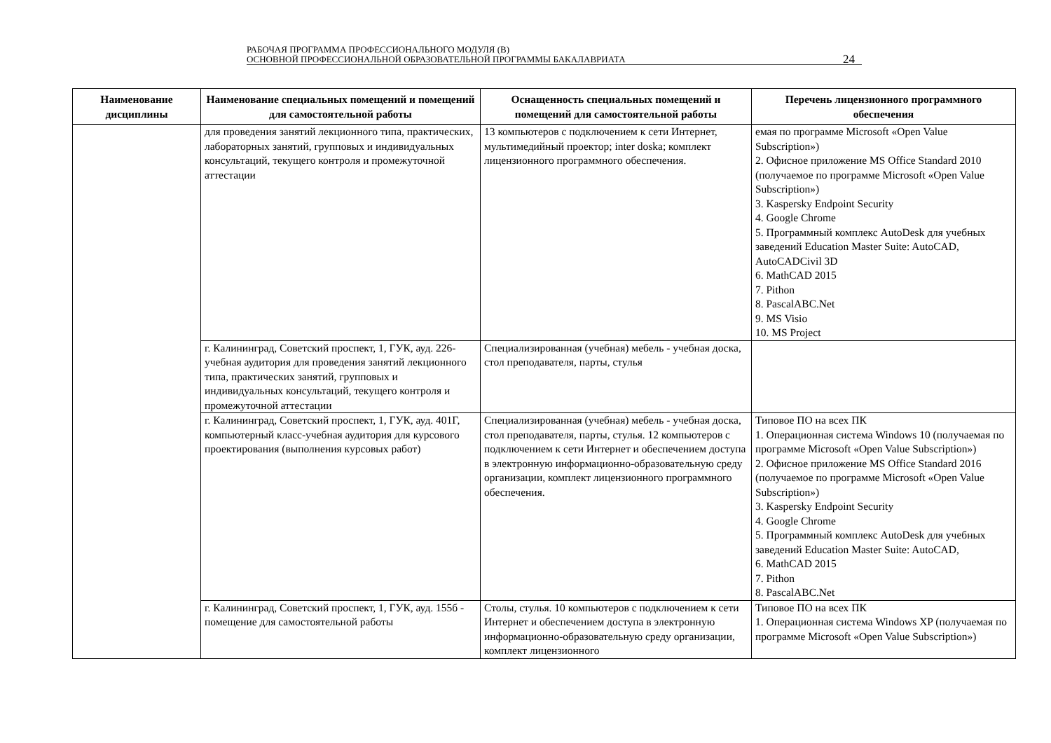РАБОЧАЯ ПРОГРАММА ПРОФЕССИОНАЛЬНОГО МОДУЛЯ (В)
ОСНОВНОЙ ПРОФЕССИОНАЛЬНОЙ ОБРАЗОВАТЕЛЬНОЙ ПРОГРАММЫ БАКАЛАВРИАТА
24
| Наименование дисциплины | Наименование специальных помещений и помещений для самостоятельной работы | Оснащенность специальных помещений и помещений для самостоятельной работы | Перечень лицензионного программного обеспечения |
| --- | --- | --- | --- |
| | для проведения занятий лекционного типа, практических, лабораторных занятий, групповых и индивидуальных консультаций, текущего контроля и промежуточной аттестации | 13 компьютеров с подключением к сети Интернет, мультимедийный проектор; inter doska; комплект лицензионного программного обеспечения. | емая по программе Microsoft «Open Value Subscription») 2. Офисное приложение MS Office Standard 2010 (получаемое по программе Microsoft «Open Value Subscription») 3. Kaspersky Endpoint Security 4. Google Chrome 5. Программный комплекс AutoDesk для учебных заведений Education Master Suite: AutoCAD, AutoCADCivil 3D 6. MathCAD 2015 7. Pithon 8. PascalABC.Net 9. MS Visio 10. MS Project |
| | г. Калининград, Советский проспект, 1, ГУК, ауд. 226- учебная аудитория для проведения занятий лекционного типа, практических занятий, групповых и индивидуальных консультаций, текущего контроля и промежуточной аттестации | Специализированная (учебная) мебель - учебная доска, стол преподавателя, парты, стулья | |
| | г. Калининград, Советский проспект, 1, ГУК, ауд. 401Г, компьютерный класс-учебная аудитория для курсового проектирования (выполнения курсовых работ) | Специализированная (учебная) мебель - учебная доска, стол преподавателя, парты, стулья. 12 компьютеров с подключением к сети Интернет и обеспечением доступа в электронную информационно-образовательную среду организации, комплект лицензионного программного обеспечения. | Типовое ПО на всех ПК 1. Операционная система Windows 10 (получаемая по программе Microsoft «Open Value Subscription») 2. Офисное приложение MS Office Standard 2016 (получаемое по программе Microsoft «Open Value Subscription») 3. Kaspersky Endpoint Security 4. Google Chrome 5. Программный комплекс AutoDesk для учебных заведений Education Master Suite: AutoCAD, 6. MathCAD 2015 7. Pithon 8. PascalABC.Net |
| | г. Калининград, Советский проспект, 1, ГУК, ауд. 155б - помещение для самостоятельной работы | Столы, стулья. 10 компьютеров с подключением к сети Интернет и обеспечением доступа в электронную информационно-образовательную среду организации, комплект лицензионного | Типовое ПО на всех ПК 1. Операционная система Windows XP (получаемая по программе Microsoft «Open Value Subscription») |